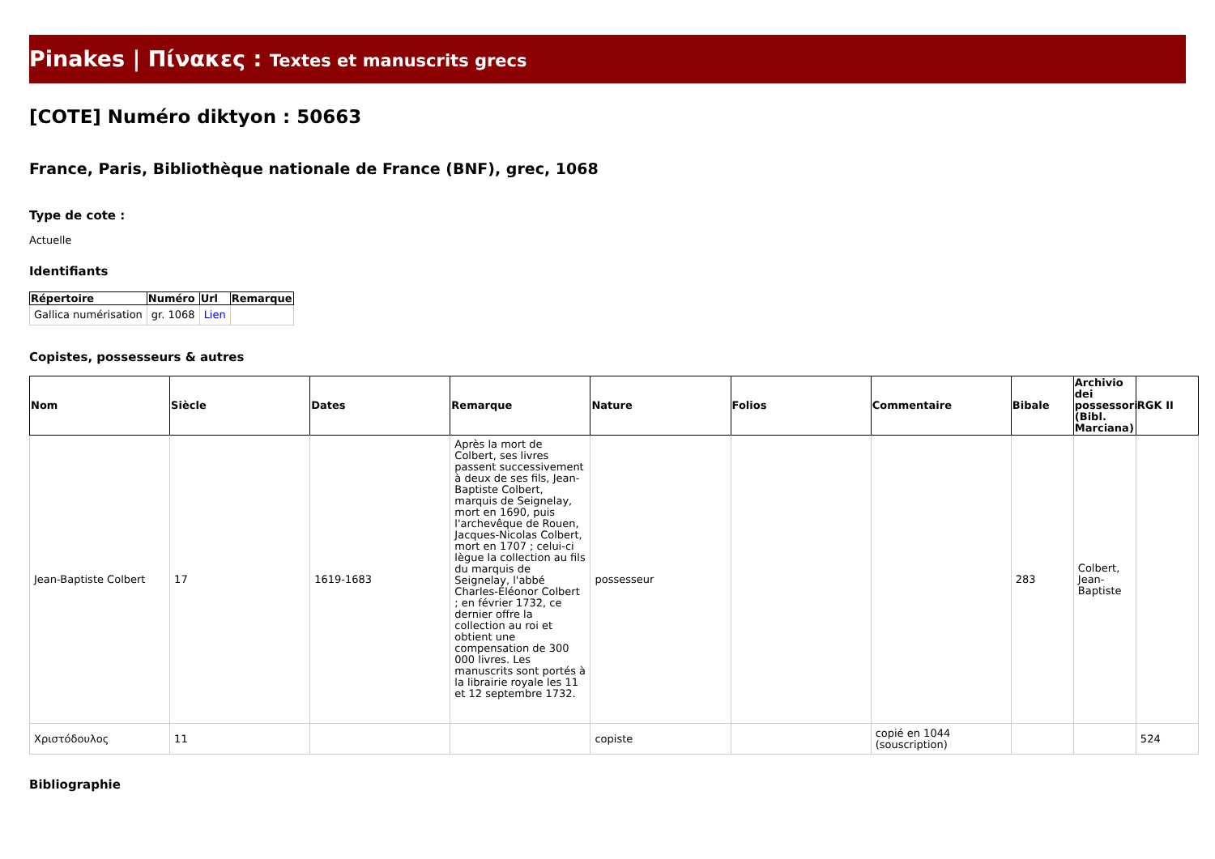Pinakes | Πίνακες : Textes et manuscrits grecs
[COTE] Numéro diktyon : 50663
France, Paris, Bibliothèque nationale de France (BNF), grec, 1068
Type de cote :
Actuelle
Identifiants
| Répertoire | Numéro | Url | Remarque |
| --- | --- | --- | --- |
| Gallica numérisation | gr. 1068 | Lien | |
Copistes, possesseurs & autres
| Nom | Siècle | Dates | Remarque | Nature | Folios | Commentaire | Bibale | Archivio dei possessori (Bibl. Marciana) | RGK II |
| --- | --- | --- | --- | --- | --- | --- | --- | --- | --- |
| Jean-Baptiste Colbert | 17 | 1619-1683 | Après la mort de Colbert, ses livres passent successivement à deux de ses fils, Jean-Baptiste Colbert, marquis de Seignelay, mort en 1690, puis l'archevêque de Rouen, Jacques-Nicolas Colbert, mort en 1707 ; celui-ci lègue la collection au fils du marquis de Seignelay, l'abbé Charles-Éléonor Colbert ; en février 1732, ce dernier offre la collection au roi et obtient une compensation de 300 000 livres. Les manuscrits sont portés à la librairie royale les 11 et 12 septembre 1732. | possesseur | | | 283 | Colbert, Jean-Baptiste | |
| Χριστόδουλος | 11 | | | copiste | | copié en 1044 (souscription) | | | 524 |
Bibliographie